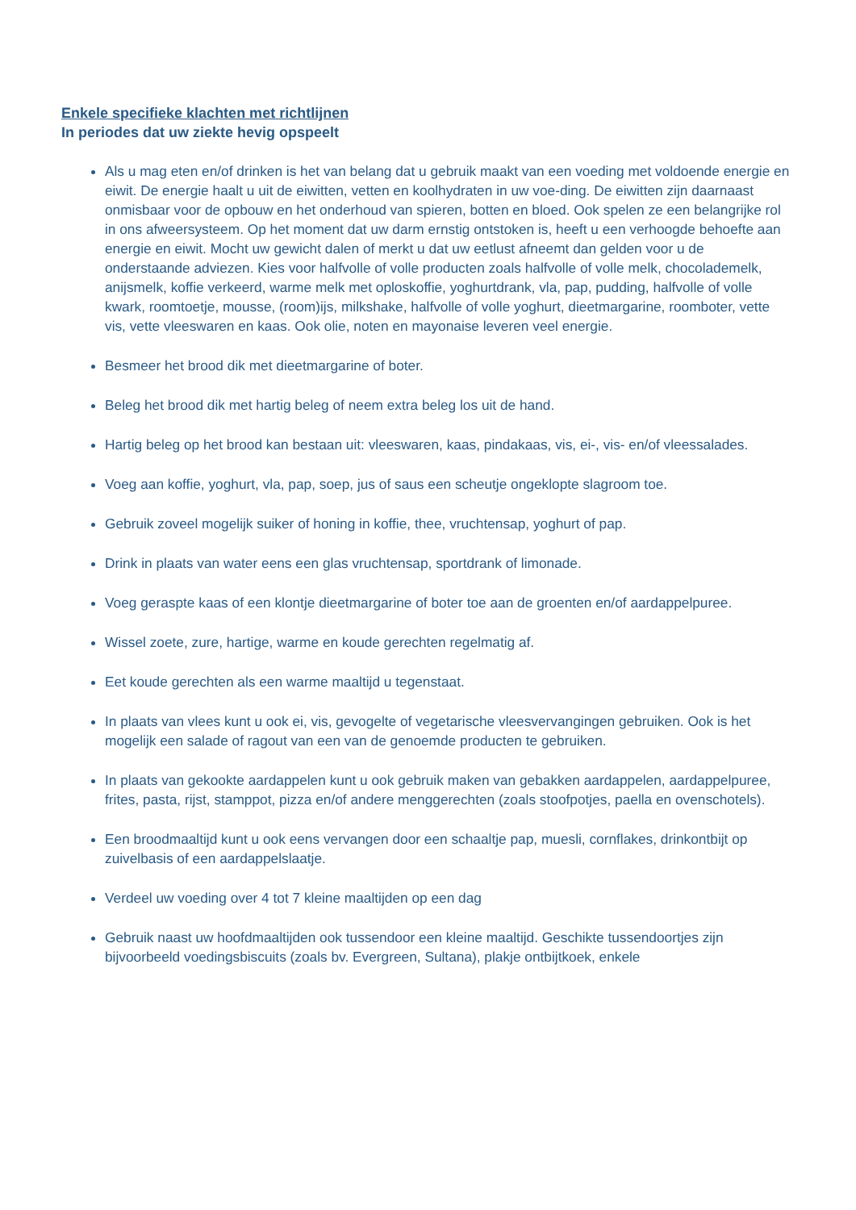Enkele specifieke klachten met richtlijnen
In periodes dat uw ziekte hevig opspeelt
Als u mag eten en/of drinken is het van belang dat u gebruik maakt van een voeding met voldoende energie en eiwit. De energie haalt u uit de eiwitten, vetten en koolhydraten in uw voe-ding. De eiwitten zijn daarnaast onmisbaar voor de opbouw en het onderhoud van spieren, botten en bloed. Ook spelen ze een belangrijke rol in ons afweersysteem. Op het moment dat uw darm ernstig ontstoken is, heeft u een verhoogde behoefte aan energie en eiwit. Mocht uw gewicht dalen of merkt u dat uw eetlust afneemt dan gelden voor u de onderstaande adviezen. Kies voor halfvolle of volle producten zoals halfvolle of volle melk, chocolademelk, anijsmelk, koffie verkeerd, warme melk met oploskoffie, yoghurtdrank, vla, pap, pudding, halfvolle of volle kwark, roomtoetje, mousse, (room)ijs, milkshake, halfvolle of volle yoghurt, dieetmargarine, roomboter, vette vis, vette vleeswaren en kaas. Ook olie, noten en mayonaise leveren veel energie.
Besmeer het brood dik met dieetmargarine of boter.
Beleg het brood dik met hartig beleg of neem extra beleg los uit de hand.
Hartig beleg op het brood kan bestaan uit: vleeswaren, kaas, pindakaas, vis, ei-, vis- en/of vleessalades.
Voeg aan koffie, yoghurt, vla, pap, soep, jus of saus een scheutje ongeklopte slagroom toe.
Gebruik zoveel mogelijk suiker of honing in koffie, thee, vruchtensap, yoghurt of pap.
Drink in plaats van water eens een glas vruchtensap, sportdrank of limonade.
Voeg geraspte kaas of een klontje dieetmargarine of boter toe aan de groenten en/of aardappelpuree.
Wissel zoete, zure, hartige, warme en koude gerechten regelmatig af.
Eet koude gerechten als een warme maaltijd u tegenstaat.
In plaats van vlees kunt u ook ei, vis, gevogelte of vegetarische vleesvervangingen gebruiken. Ook is het mogelijk een salade of ragout van een van de genoemde producten te gebruiken.
In plaats van gekookte aardappelen kunt u ook gebruik maken van gebakken aardappelen, aardappelpuree, frites, pasta, rijst, stamppot, pizza en/of andere menggerechten (zoals stoofpotjes, paella en ovenschotels).
Een broodmaaltijd kunt u ook eens vervangen door een schaaltje pap, muesli, cornflakes, drinkontbijt op zuivelbasis of een aardappelslaatje.
Verdeel uw voeding over 4 tot 7 kleine maaltijden op een dag
Gebruik naast uw hoofdmaaltijden ook tussendoor een kleine maaltijd. Geschikte tussendoortjes zijn bijvoorbeeld voedingsbiscuits (zoals bv. Evergreen, Sultana), plakje ontbijtkoek, enkele